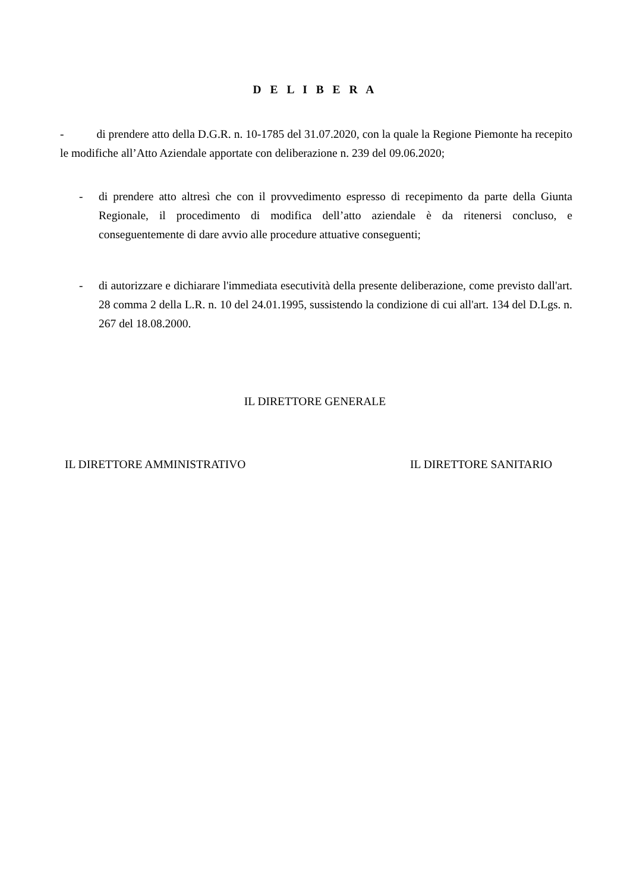D E L I B E R A
- di prendere atto della D.G.R. n. 10-1785 del 31.07.2020, con la quale la Regione Piemonte ha recepito le modifiche all’Atto Aziendale apportate con deliberazione n. 239 del 09.06.2020;
- di prendere atto altresì che con il provvedimento espresso di recepimento da parte della Giunta Regionale, il procedimento di modifica dell’atto aziendale è da ritenersi concluso, e conseguentemente di dare avvio alle procedure attuative conseguenti;
- di autorizzare e dichiarare l'immediata esecutività della presente deliberazione, come previsto dall'art. 28 comma 2 della L.R. n. 10 del 24.01.1995, sussistendo la condizione di cui all'art. 134 del D.Lgs. n. 267 del 18.08.2000.
IL DIRETTORE GENERALE
IL DIRETTORE AMMINISTRATIVO IL DIRETTORE SANITARIO